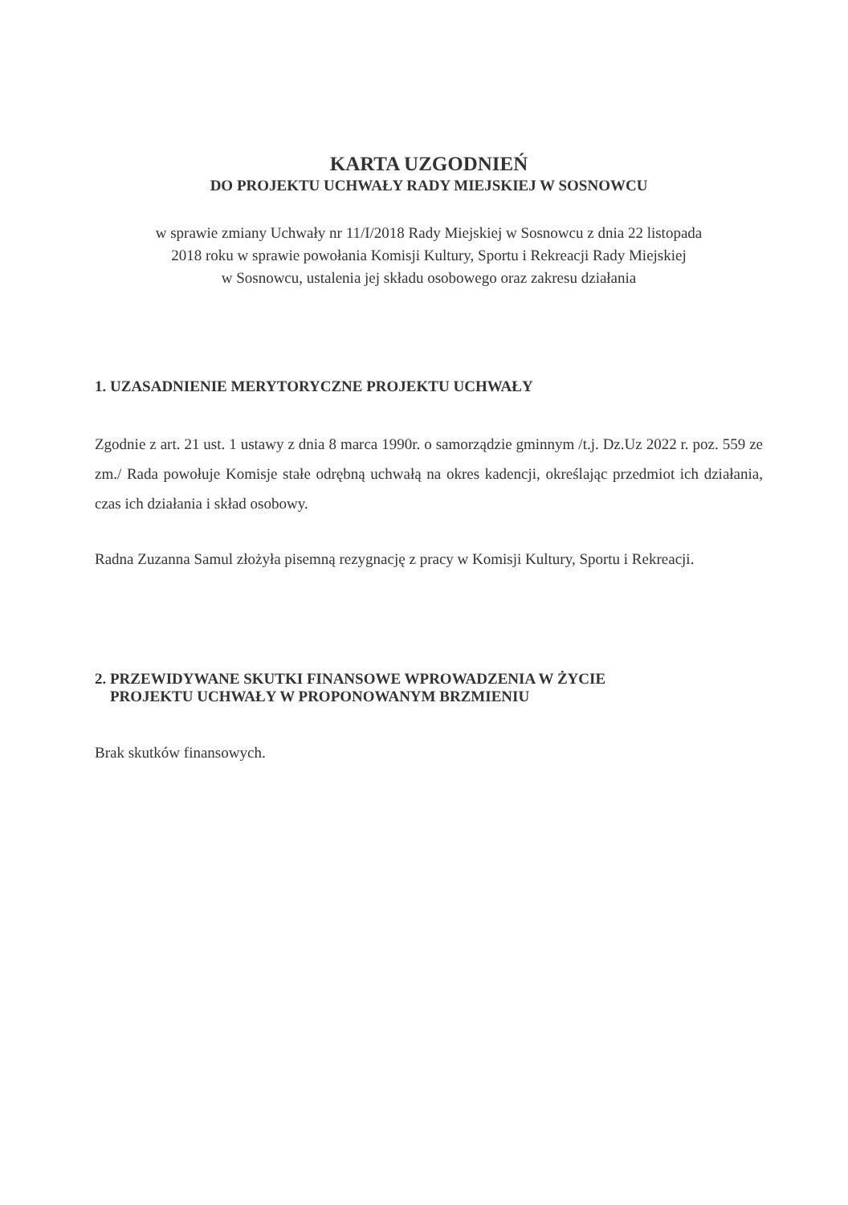KARTA UZGODNIEŃ
DO PROJEKTU UCHWAŁY RADY MIEJSKIEJ W SOSNOWCU
w sprawie zmiany Uchwały nr 11/I/2018 Rady Miejskiej w Sosnowcu z dnia 22 listopada
2018 roku w sprawie powołania Komisji Kultury, Sportu i Rekreacji Rady Miejskiej
w Sosnowcu, ustalenia jej składu osobowego oraz zakresu działania
1. UZASADNIENIE MERYTORYCZNE PROJEKTU UCHWAŁY
Zgodnie z art. 21 ust. 1 ustawy z dnia 8 marca 1990r. o samorządzie gminnym /t.j. Dz.Uz 2022 r. poz. 559 ze zm./ Rada powołuje Komisje stałe odrębną uchwałą na okres kadencji, określając przedmiot ich działania, czas ich działania i skład osobowy.
Radna Zuzanna Samul złożyła pisemną rezygnację z pracy w Komisji Kultury, Sportu i Rekreacji.
2. PRZEWIDYWANE SKUTKI FINANSOWE WPROWADZENIA W ŻYCIE
PROJEKTU UCHWAŁY W PROPONOWANYM BRZMIENIU
Brak skutków finansowych.